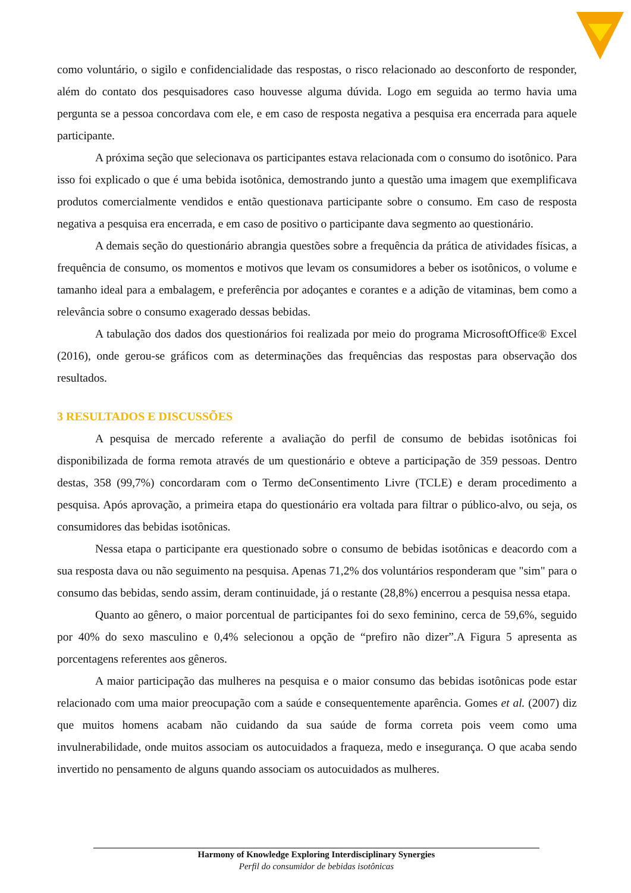como voluntário, o sigilo e confidencialidade das respostas, o risco relacionado ao desconforto de responder, além do contato dos pesquisadores caso houvesse alguma dúvida. Logo em seguida ao termo havia uma pergunta se a pessoa concordava com ele, e em caso de resposta negativa a pesquisa era encerrada para aquele participante.
A próxima seção que selecionava os participantes estava relacionada com o consumo do isotônico. Para isso foi explicado o que é uma bebida isotônica, demostrando junto a questão uma imagem que exemplificava produtos comercialmente vendidos e então questionava participante sobre o consumo. Em caso de resposta negativa a pesquisa era encerrada, e em caso de positivo o participante dava segmento ao questionário.
A demais seção do questionário abrangia questões sobre a frequência da prática de atividades físicas, a frequência de consumo, os momentos e motivos que levam os consumidores a beber os isotônicos, o volume e tamanho ideal para a embalagem, e preferência por adoçantes e corantes e a adição de vitaminas, bem como a relevância sobre o consumo exagerado dessas bebidas.
A tabulação dos dados dos questionários foi realizada por meio do programa MicrosoftOffice® Excel (2016), onde gerou-se gráficos com as determinações das frequências das respostas para observação dos resultados.
3 RESULTADOS E DISCUSSÕES
A pesquisa de mercado referente a avaliação do perfil de consumo de bebidas isotônicas foi disponibilizada de forma remota através de um questionário e obteve a participação de 359 pessoas. Dentro destas, 358 (99,7%) concordaram com o Termo deConsentimento Livre (TCLE) e deram procedimento a pesquisa. Após aprovação, a primeira etapa do questionário era voltada para filtrar o público-alvo, ou seja, os consumidores das bebidas isotônicas.
Nessa etapa o participante era questionado sobre o consumo de bebidas isotônicas e deacordo com a sua resposta dava ou não seguimento na pesquisa. Apenas 71,2% dos voluntários responderam que "sim" para o consumo das bebidas, sendo assim, deram continuidade, já o restante (28,8%) encerrou a pesquisa nessa etapa.
Quanto ao gênero, o maior porcentual de participantes foi do sexo feminino, cerca de 59,6%, seguido por 40% do sexo masculino e 0,4% selecionou a opção de “prefiro não dizer”.A Figura 5 apresenta as porcentagens referentes aos gêneros.
A maior participação das mulheres na pesquisa e o maior consumo das bebidas isotônicas pode estar relacionado com uma maior preocupação com a saúde e consequentemente aparência. Gomes et al. (2007) diz que muitos homens acabam não cuidando da sua saúde de forma correta pois veem como uma invulnerabilidade, onde muitos associam os autocuidados a fraqueza, medo e insegurança. O que acaba sendo invertido no pensamento de alguns quando associam os autocuidados as mulheres.
Harmony of Knowledge Exploring Interdisciplinary Synergies
Perfil do consumidor de bebidas isotônicas